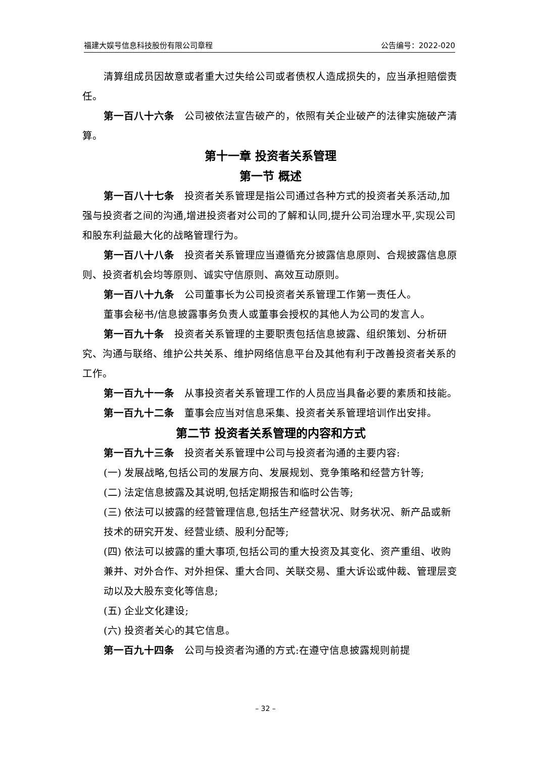福建大娱号信息科技股份有限公司章程 公告编号：2022-020
清算组成员因故意或者重大过失给公司或者债权人造成损失的，应当承担赔偿责任。
第一百八十六条　公司被依法宣告破产的，依照有关企业破产的法律实施破产清算。
第十一章 投资者关系管理
第一节 概述
第一百八十七条　投资者关系管理是指公司通过各种方式的投资者关系活动,加强与投资者之间的沟通,增进投资者对公司的了解和认同,提升公司治理水平,实现公司和股东利益最大化的战略管理行为。
第一百八十八条　投资者关系管理应当遵循充分披露信息原则、合规披露信息原则、投资者机会均等原则、诚实守信原则、高效互动原则。
第一百八十九条　公司董事长为公司投资者关系管理工作第一责任人。
董事会秘书/信息披露事务负责人或董事会授权的其他人为公司的发言人。
第一百九十条　投资者关系管理的主要职责包括信息披露、组织策划、分析研究、沟通与联络、维护公共关系、维护网络信息平台及其他有利于改善投资者关系的工作。
第一百九十一条　从事投资者关系管理工作的人员应当具备必要的素质和技能。
第一百九十二条　董事会应当对信息采集、投资者关系管理培训作出安排。
第二节 投资者关系管理的内容和方式
第一百九十三条　投资者关系管理中公司与投资者沟通的主要内容:
(一) 发展战略,包括公司的发展方向、发展规划、竞争策略和经营方针等;
(二) 法定信息披露及其说明,包括定期报告和临时公告等;
(三) 依法可以披露的经营管理信息,包括生产经营状况、财务状况、新产品或新技术的研究开发、经营业绩、股利分配等;
(四) 依法可以披露的重大事项,包括公司的重大投资及其变化、资产重组、收购兼并、对外合作、对外担保、重大合同、关联交易、重大诉讼或仲裁、管理层变动以及大股东变化等信息;
(五) 企业文化建设;
(六) 投资者关心的其它信息。
第一百九十四条　公司与投资者沟通的方式:在遵守信息披露规则前提
– 32 –